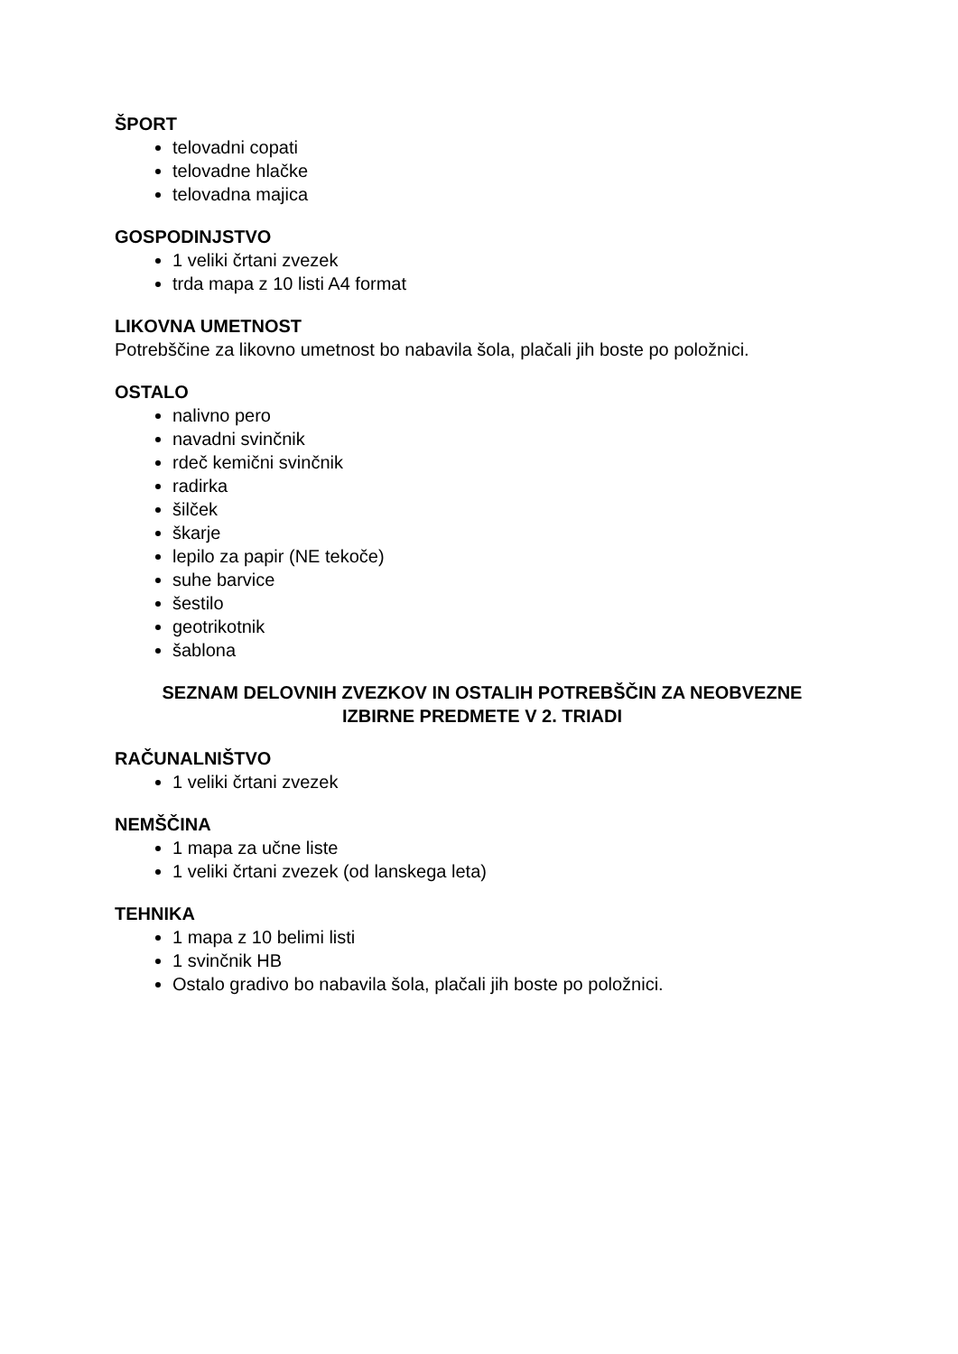ŠPORT
telovadni copati
telovadne hlačke
telovadna majica
GOSPODINJSTVO
1 veliki črtani zvezek
trda mapa z 10 listi A4 format
LIKOVNA UMETNOST
Potrebščine za likovno umetnost bo nabavila šola, plačali jih boste po položnici.
OSTALO
nalivno pero
navadni svinčnik
rdeč kemični svinčnik
radirka
šilček
škarje
lepilo za papir (NE tekoče)
suhe barvice
šestilo
geotrikotnik
šablona
SEZNAM DELOVNIH ZVEZKOV IN OSTALIH POTREBŠČIN ZA NEOBVEZNE
IZBIRNE PREDMETE V 2. TRIADI
RAČUNALNIŠTVO
1 veliki črtani zvezek
NEMŠČINA
1 mapa za učne liste
1 veliki črtani zvezek (od lanskega leta)
TEHNIKA
1 mapa z 10 belimi listi
1 svinčnik HB
Ostalo gradivo bo nabavila šola, plačali jih boste po položnici.